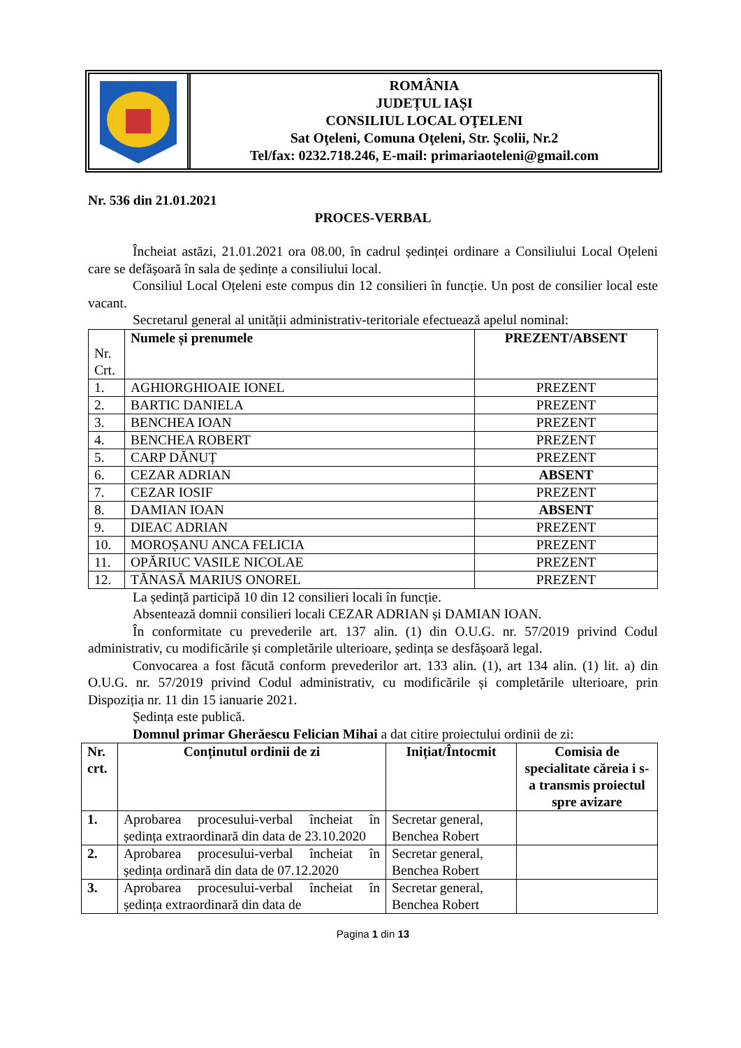ROMÂNIA
JUDEȚUL IAȘI
CONSILIUL LOCAL OŢELENI
Sat Oţeleni, Comuna Oţeleni, Str. Şcolii, Nr.2
Tel/fax: 0232.718.246, E-mail: primariaoteleni@gmail.com
Nr. 536 din 21.01.2021
PROCES-VERBAL
Încheiat astăzi, 21.01.2021 ora 08.00, în cadrul ședinței ordinare a Consiliului Local Oțeleni care se defășoară în sala de ședințe a consiliului local.
Consiliul Local Oțeleni este compus din 12 consilieri în funcție. Un post de consilier local este vacant.
Secretarul general al unității administrativ-teritoriale efectuează apelul nominal:
| Nr. Crt. | Numele și prenumele | PREZENT/ABSENT |
| 1. | AGHIORGHIOAIE IONEL | PREZENT |
| 2. | BARTIC DANIELA | PREZENT |
| 3. | BENCHEA IOAN | PREZENT |
| 4. | BENCHEA ROBERT | PREZENT |
| 5. | CARP DĂNUȚ | PREZENT |
| 6. | CEZAR ADRIAN | ABSENT |
| 7. | CEZAR IOSIF | PREZENT |
| 8. | DAMIAN IOAN | ABSENT |
| 9. | DIEAC ADRIAN | PREZENT |
| 10. | MOROȘANU ANCA FELICIA | PREZENT |
| 11. | OPĂRIUC VASILE NICOLAE | PREZENT |
| 12. | TĂNASĂ MARIUS ONOREL | PREZENT |
La ședință participă 10 din 12 consilieri locali în funcție.
Absentează domnii consilieri locali CEZAR ADRIAN și DAMIAN IOAN.
În conformitate cu prevederile art. 137 alin. (1) din O.U.G. nr. 57/2019 privind Codul administrativ, cu modificările și completările ulterioare, ședința se desfășoară legal.
Convocarea a fost făcută conform prevederilor art. 133 alin. (1), art 134 alin. (1) lit. a) din O.U.G. nr. 57/2019 privind Codul administrativ, cu modificările și completările ulterioare, prin Dispoziția nr. 11 din 15 ianuarie 2021.
Ședința este publică.
Domnul primar Gherăescu Felician Mihai a dat citire proiectului ordinii de zi:
| Nr. crt. | Conținutul ordinii de zi | Inițiat/Întocmit | Comisia de specialitate căreia i s-a transmis proiectul spre avizare |
| --- | --- | --- | --- |
| 1. | Aprobarea procesului-verbal încheiat în ședința extraordinară din data de 23.10.2020 | Secretar general, Benchea Robert | |
| 2. | Aprobarea procesului-verbal încheiat în ședința ordinară din data de 07.12.2020 | Secretar general, Benchea Robert | |
| 3. | Aprobarea procesului-verbal încheiat în ședința extraordinară din data de | Secretar general, Benchea Robert | |
Pagina 1 din 13